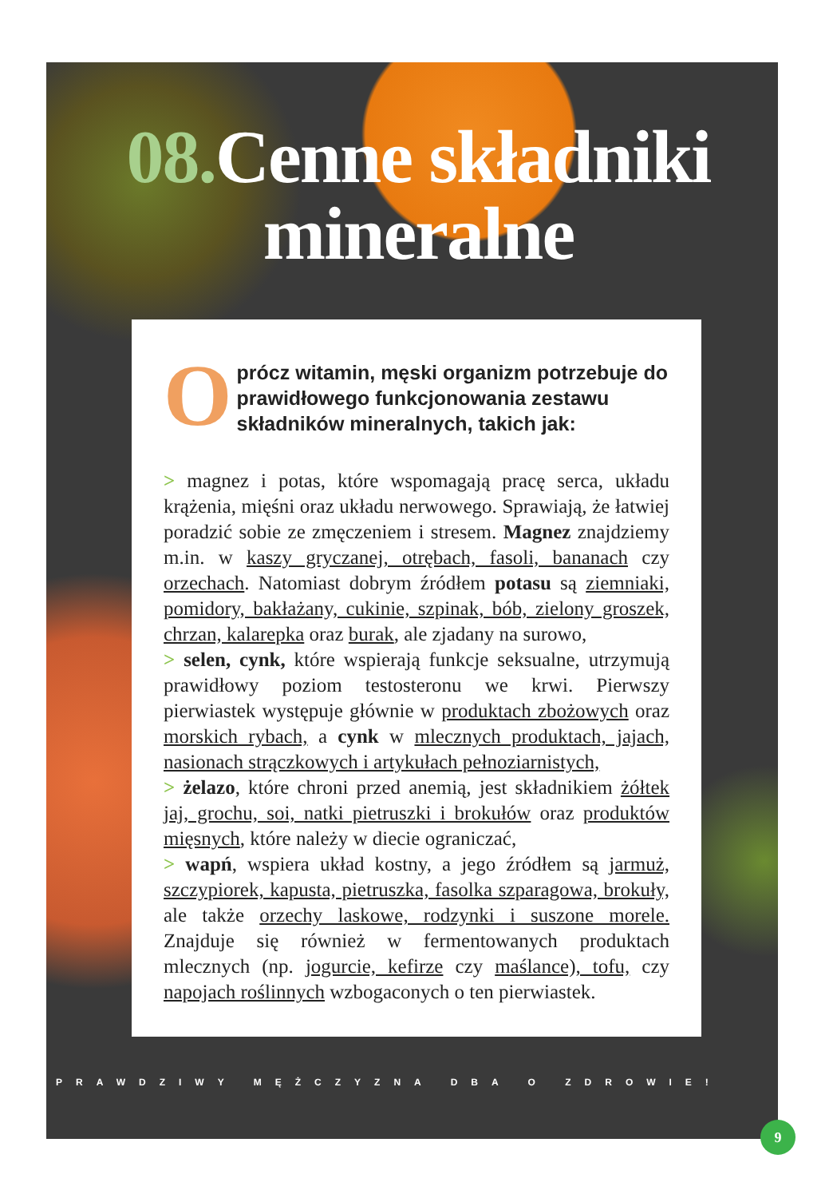08. Cenne składniki mineralne
Oprócz witamin, męski organizm potrzebuje do prawidłowego funkcjonowania zestawu składników mineralnych, takich jak:
> magnez i potas, które wspomagają pracę serca, układu krążenia, mięśni oraz układu nerwowego. Sprawiają, że łatwiej poradzić sobie ze zmęczeniem i stresem. Magnez znajdziemy m.in. w kaszy gryczanej, otrębach, fasoli, bananach czy orzechach. Natomiast dobrym źródłem potasu są ziemniaki, pomidory, bakłażany, cukinie, szpinak, bób, zielony groszek, chrzan, kalarepka oraz burak, ale zjadany na surowo,
> selen, cynk, które wspierają funkcje seksualne, utrzymują prawidłowy poziom testosteronu we krwi. Pierwszy pierwiastek występuje głównie w produktach zbożowych oraz morskich rybach, a cynk w mlecznych produktach, jajach, nasionach strączkowych i artykułach pełnoziarnistych,
> żelazo, które chroni przed anemią, jest składnikiem żółtek jaj, grochu, soi, natki pietruszki i brokułów oraz produktów mięsnych, które należy w diecie ograniczać,
> wapń, wspiera układ kostny, a jego źródłem są jarmuż, szczypiorek, kapusta, pietruszka, fasolka szparagowa, brokuły, ale także orzechy laskowe, rodzynki i suszone morele. Znajduje się również w fermentowanych produktach mlecznych (np. jogurcie, kefirze czy maślance), tofu, czy napojach roślinnych wzbogaconych o ten pierwiastek.
PRAWDZIWY MĘŻCZYZNA DBA O ZDROWIE!
9